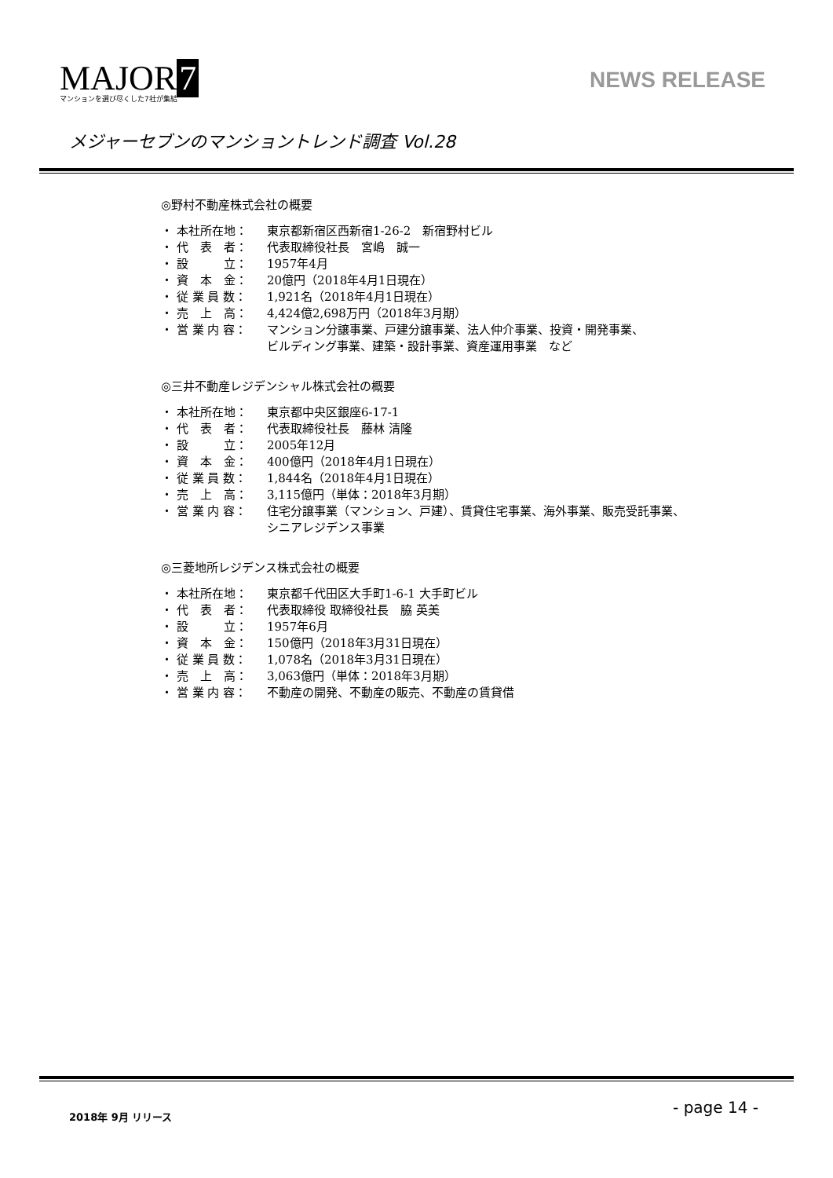MAJOR 7
マンションを選び尽くした7社が集結
NEWS RELEASE
メジャーセブンのマンショントレンド調査 Vol.28
◎野村不動産株式会社の概要
・ 本社所在地： 東京都新宿区西新宿1-26-2　新宿野村ビル
・ 代　表　者： 代表取締役社長　宮嶋　誠一
・ 設　　　立： 1957年4月
・ 資　本　金： 20億円（2018年4月1日現在）
・ 従 業 員 数： 1,921名（2018年4月1日現在）
・ 売　上　高： 4,424億2,698万円（2018年3月期）
・ 営 業 内 容： マンション分譲事業、戸建分譲事業、法人仲介事業、投資・開発事業、
ビルディング事業、建築・設計事業、資産運用事業　など
◎三井不動産レジデンシャル株式会社の概要
・ 本社所在地： 東京都中央区銀座6-17-1
・ 代　表　者： 代表取締役社長　藤林 清隆
・ 設　　　立： 2005年12月
・ 資　本　金： 400億円（2018年4月1日現在）
・ 従 業 員 数： 1,844名（2018年4月1日現在）
・ 売　上　高： 3,115億円（単体：2018年3月期）
・ 営 業 内 容： 住宅分譲事業（マンション、戸建）、賃貸住宅事業、海外事業、販売受託事業、
シニアレジデンス事業
◎三菱地所レジデンス株式会社の概要
・ 本社所在地： 東京都千代田区大手町1-6-1 大手町ビル
・ 代　表　者： 代表取締役 取締役社長　脇 英美
・ 設　　　立： 1957年6月
・ 資　本　金： 150億円（2018年3月31日現在）
・ 従 業 員 数： 1,078名（2018年3月31日現在）
・ 売　上　高： 3,063億円（単体：2018年3月期）
・ 営 業 内 容： 不動産の開発、不動産の販売、不動産の賃貸借
2018年 9月 リリース - page 14 -